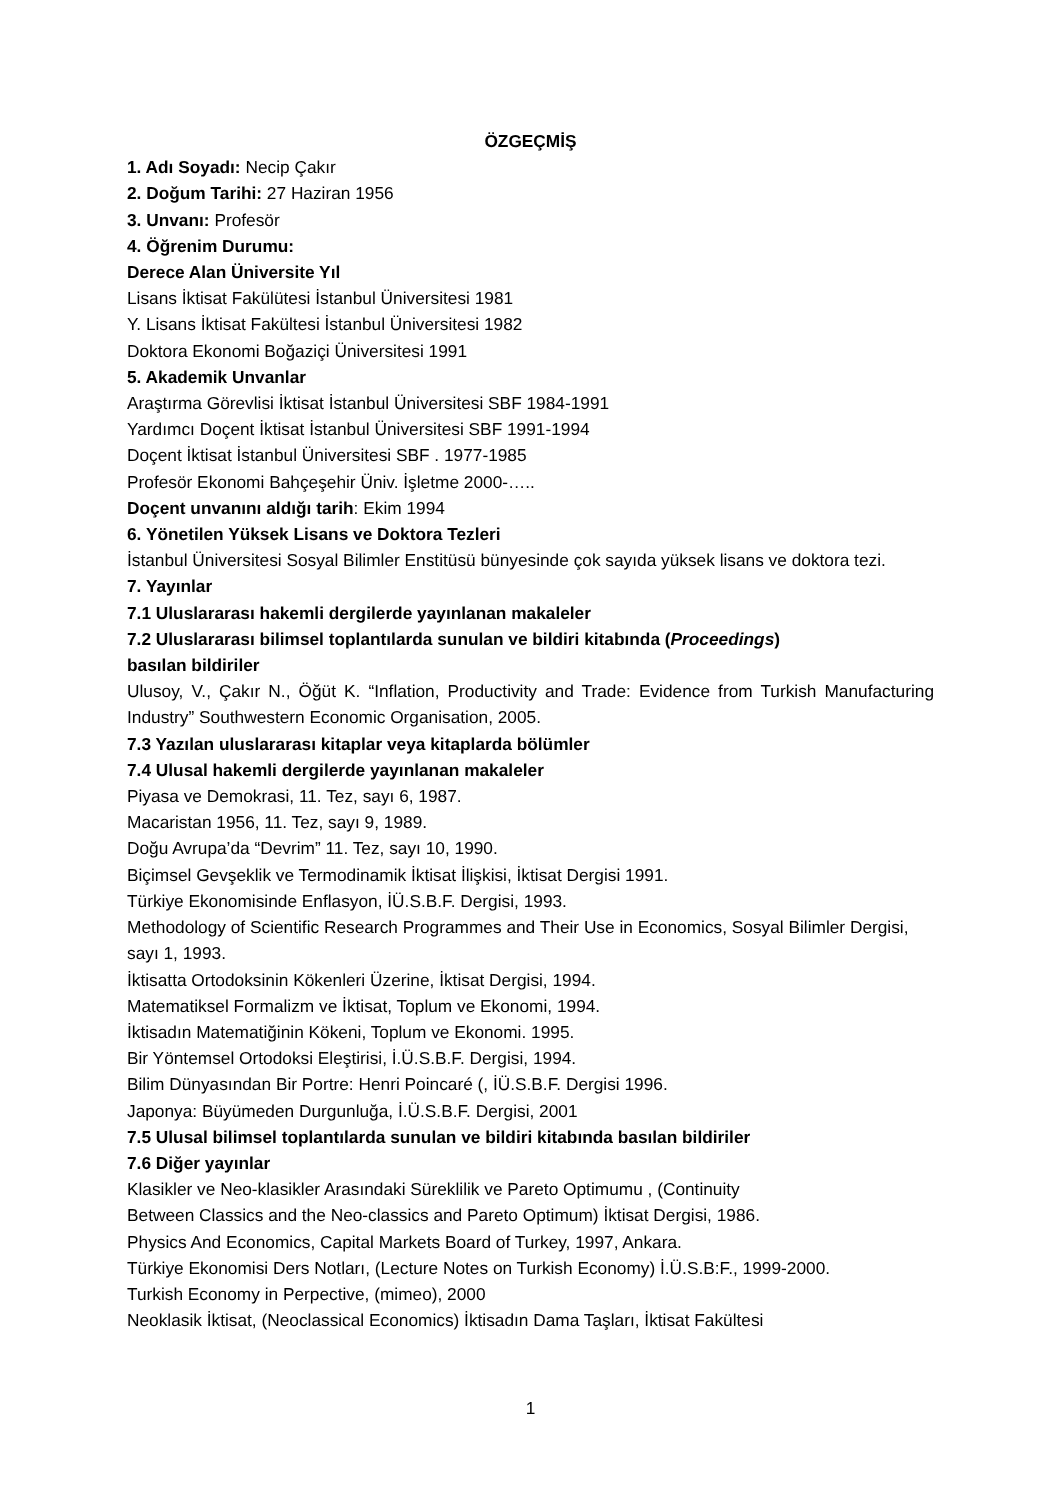ÖZGEÇMİŞ
1. Adı Soyadı: Necip Çakır
2. Doğum Tarihi: 27 Haziran 1956
3. Unvanı: Profesör
4. Öğrenim Durumu:
Derece Alan Üniversite Yıl
Lisans İktisat Fakülütesi İstanbul Üniversitesi 1981
Y. Lisans İktisat Fakültesi İstanbul Üniversitesi 1982
Doktora Ekonomi Boğaziçi Üniversitesi 1991
5. Akademik Unvanlar
Araştırma Görevlisi İktisat İstanbul Üniversitesi SBF 1984-1991
Yardımcı Doçent İktisat İstanbul Üniversitesi SBF 1991-1994
Doçent İktisat İstanbul Üniversitesi SBF . 1977-1985
Profesör Ekonomi Bahçeşehir Üniv. İşletme 2000-…..
Doçent unvanını aldığı tarih: Ekim 1994
6. Yönetilen Yüksek Lisans ve Doktora Tezleri
İstanbul Üniversitesi Sosyal Bilimler Enstitüsü bünyesinde çok sayıda yüksek lisans ve doktora tezi.
7. Yayınlar
7.1 Uluslararası hakemli dergilerde yayınlanan makaleler
7.2 Uluslararası bilimsel toplantılarda sunulan ve bildiri kitabında (Proceedings)
basılan bildiriler
Ulusoy, V., Çakır N., Öğüt K. “Inflation, Productivity and Trade: Evidence from Turkish Manufacturing Industry” Southwestern Economic Organisation, 2005.
7.3 Yazılan uluslararası kitaplar veya kitaplarda bölümler
7.4 Ulusal hakemli dergilerde yayınlanan makaleler
Piyasa ve Demokrasi, 11. Tez, sayı 6, 1987.
Macaristan 1956, 11. Tez, sayı 9, 1989.
Doğu Avrupa’da “Devrim” 11. Tez, sayı 10, 1990.
Biçimsel Gevşeklik ve Termodinamik İktisat İlişkisi, İktisat Dergisi 1991.
Türkiye Ekonomisinde Enflasyon, İÜ.S.B.F. Dergisi, 1993.
Methodology of Scientific Research Programmes and Their Use in Economics, Sosyal Bilimler Dergisi, sayı 1, 1993.
İktisatta Ortodoksinin Kökenleri Üzerine, İktisat Dergisi, 1994.
Matematiksel Formalizm ve İktisat, Toplum ve Ekonomi, 1994.
İktisadın Matematiğinin Kökeni, Toplum ve Ekonomi. 1995.
Bir Yöntemsel Ortodoksi Eleştirisi, İ.Ü.S.B.F. Dergisi, 1994.
Bilim Dünyasından Bir Portre: Henri Poincaré (, İÜ.S.B.F. Dergisi 1996.
Japonya: Büyümeden Durgunluğa, İ.Ü.S.B.F. Dergisi, 2001
7.5 Ulusal bilimsel toplantılarda sunulan ve bildiri kitabında basılan bildiriler
7.6 Diğer yayınlar
Klasikler ve Neo-klasikler Arasındaki Süreklilik ve Pareto Optimumu , (Continuity
Between Classics and the Neo-classics and Pareto Optimum) İktisat Dergisi, 1986.
Physics And Economics, Capital Markets Board of Turkey, 1997, Ankara.
Türkiye Ekonomisi Ders Notları, (Lecture Notes on Turkish Economy) İ.Ü.S.B:F., 1999-2000.
Turkish Economy in Perpective, (mimeo), 2000
Neoklasik İktisat, (Neoclassical Economics) İktisadın Dama Taşları, İktisat Fakültesi
1